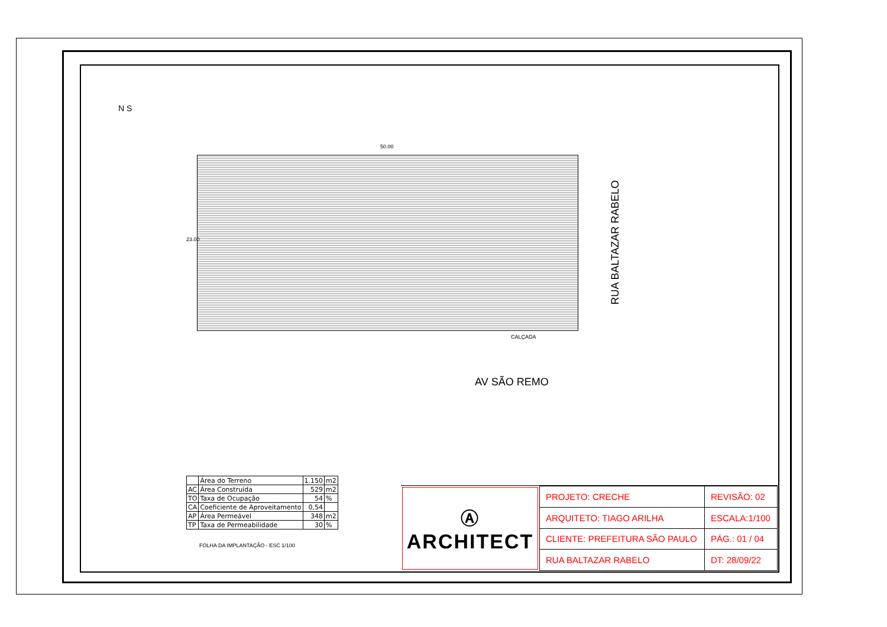50.00
23.00
CALÇADA
RUA BALTAZAR RABELO
AV SÃO REMO
N S
| | Área do Terreno | 1.150 | m2 |
| AC | Área Construída | 529 | m2 |
| TO | Taxa de Ocupação | 54 | % |
| CA | Coeficiente de Aproveitamento | 0,54 | |
| AP | Área Permeável | 348 | m2 |
| TP | Taxa de Permeabilidade | 30 | % |
FOLHA DA IMPLANTAÇÃO - ESC 1/100
Ⓐ
ARCHITECT
| PROJETO: CRECHE | REVISÃO: 02 |
| ARQUITETO: TIAGO ARILHA | ESCALA:1/100 |
| CLIENTE: PREFEITURA SÃO PAULO | PÁG.: 01 / 04 |
| RUA BALTAZAR RABELO | DT: 28/09/22 |